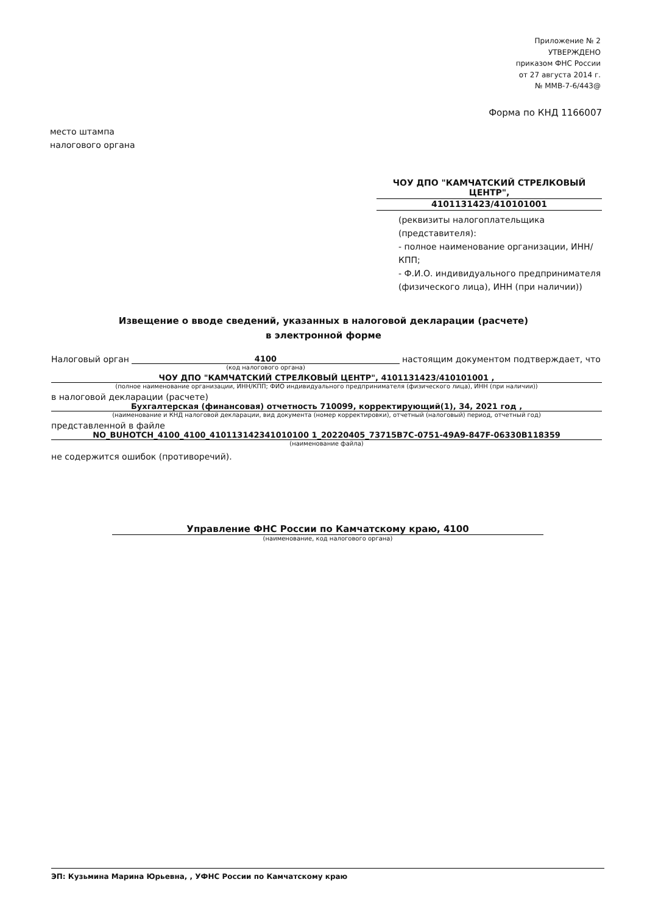Приложение № 2
УТВЕРЖДЕНО
приказом ФНС России
от 27 августа 2014 г.
№ ММВ-7-6/443@
Форма по КНД 1166007
место штампа
налогового органа
ЧОУ ДПО "КАМЧАТСКИЙ СТРЕЛКОВЫЙ ЦЕНТР",
4101131423/410101001
(реквизиты налогоплательщика (представителя):
- полное наименование организации, ИНН/КПП;
- Ф.И.О. индивидуального предпринимателя (физического лица), ИНН (при наличии))
Извещение о вводе сведений, указанных в налоговой декларации (расчете)
в электронной форме
Налоговый орган 4100 настоящим документом подтверждает, что
(код налогового органа)
ЧОУ ДПО "КАМЧАТСКИЙ СТРЕЛКОВЫЙ ЦЕНТР", 4101131423/410101001 ,
(полное наименование организации, ИНН/КПП; ФИО индивидуального предпринимателя (физического лица), ИНН (при наличии))
в налоговой декларации (расчете)
Бухгалтерская (финансовая) отчетность 710099, корректирующий(1), 34, 2021 год ,
(наименование и КНД налоговой декларации, вид документа (номер корректировки), отчетный (налоговый) период, отчетный год)
представленной в файле
NO_BUHOTCH_4100_4100_410113142341010100 1_20220405_73715B7C-0751-49A9-847F-06330B118359
(наименование файла)
не содержится ошибок (противоречий).
Управление ФНС России по Камчатскому краю, 4100
(наименование, код налогового органа)
ЭП: Кузьмина Марина Юрьевна, , УФНС России по Камчатскому краю